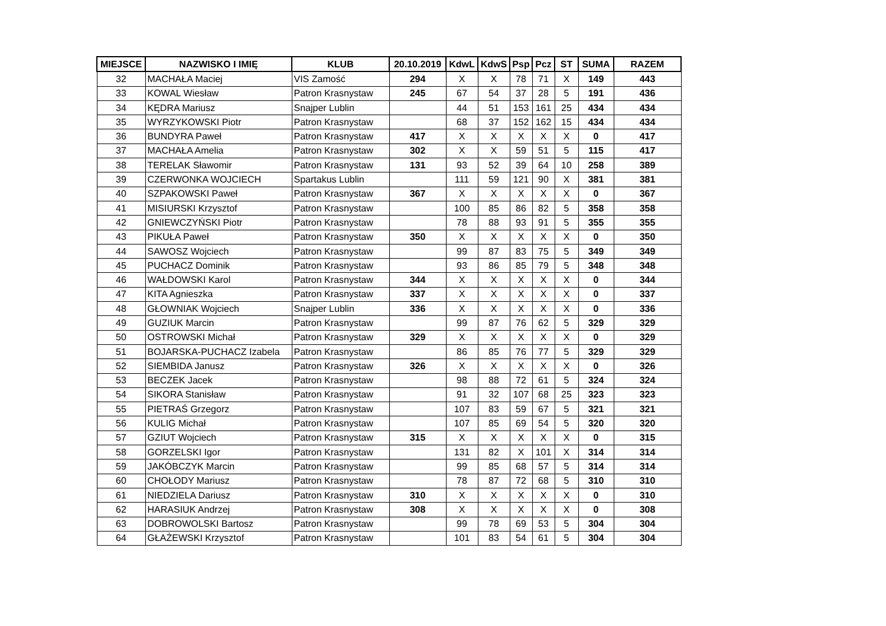| MIEJSCE | NAZWISKO I IMIĘ | KLUB | 20.10.2019 | KdwL | KdwS | Psp | Pcz | ST | SUMA | RAZEM |
| --- | --- | --- | --- | --- | --- | --- | --- | --- | --- | --- |
| 32 | MACHAŁA Maciej | VIS Zamość | 294 | X | X | 78 | 71 | X | 149 | 443 |
| 33 | KOWAL Wiesław | Patron Krasnystaw | 245 | 67 | 54 | 37 | 28 | 5 | 191 | 436 |
| 34 | KĘDRA Mariusz | Snajper Lublin | | 44 | 51 | 153 | 161 | 25 | 434 | 434 |
| 35 | WYRZYKOWSKI Piotr | Patron Krasnystaw | | 68 | 37 | 152 | 162 | 15 | 434 | 434 |
| 36 | BUNDYRA Paweł | Patron Krasnystaw | 417 | X | X | X | X | X | 0 | 417 |
| 37 | MACHAŁA Amelia | Patron Krasnystaw | 302 | X | X | 59 | 51 | 5 | 115 | 417 |
| 38 | TERELAK Sławomir | Patron Krasnystaw | 131 | 93 | 52 | 39 | 64 | 10 | 258 | 389 |
| 39 | CZERWONKA WOJCIECH | Spartakus Lublin | | 111 | 59 | 121 | 90 | X | 381 | 381 |
| 40 | SZPAKOWSKI Paweł | Patron Krasnystaw | 367 | X | X | X | X | X | 0 | 367 |
| 41 | MISIURSKI Krzysztof | Patron Krasnystaw | | 100 | 85 | 86 | 82 | 5 | 358 | 358 |
| 42 | GNIEWCZYŃSKI Piotr | Patron Krasnystaw | | 78 | 88 | 93 | 91 | 5 | 355 | 355 |
| 43 | PIKUŁA Paweł | Patron Krasnystaw | 350 | X | X | X | X | X | 0 | 350 |
| 44 | SAWOSZ Wojciech | Patron Krasnystaw | | 99 | 87 | 83 | 75 | 5 | 349 | 349 |
| 45 | PUCHACZ Dominik | Patron Krasnystaw | | 93 | 86 | 85 | 79 | 5 | 348 | 348 |
| 46 | WAŁDOWSKI Karol | Patron Krasnystaw | 344 | X | X | X | X | X | 0 | 344 |
| 47 | KITA Agnieszka | Patron Krasnystaw | 337 | X | X | X | X | X | 0 | 337 |
| 48 | GŁOWNIAK Wojciech | Snajper Lublin | 336 | X | X | X | X | X | 0 | 336 |
| 49 | GUZIUK Marcin | Patron Krasnystaw | | 99 | 87 | 76 | 62 | 5 | 329 | 329 |
| 50 | OSTROWSKI Michał | Patron Krasnystaw | 329 | X | X | X | X | X | 0 | 329 |
| 51 | BOJARSKA-PUCHACZ Izabela | Patron Krasnystaw | | 86 | 85 | 76 | 77 | 5 | 329 | 329 |
| 52 | SIEMBIDA Janusz | Patron Krasnystaw | 326 | X | X | X | X | X | 0 | 326 |
| 53 | BECZEK Jacek | Patron Krasnystaw | | 98 | 88 | 72 | 61 | 5 | 324 | 324 |
| 54 | SIKORA Stanisław | Patron Krasnystaw | | 91 | 32 | 107 | 68 | 25 | 323 | 323 |
| 55 | PIETRAŚ Grzegorz | Patron Krasnystaw | | 107 | 83 | 59 | 67 | 5 | 321 | 321 |
| 56 | KULIG Michał | Patron Krasnystaw | | 107 | 85 | 69 | 54 | 5 | 320 | 320 |
| 57 | GZIUT Wojciech | Patron Krasnystaw | 315 | X | X | X | X | X | 0 | 315 |
| 58 | GORZELSKI Igor | Patron Krasnystaw | | 131 | 82 | X | 101 | X | 314 | 314 |
| 59 | JAKÓBCZYK Marcin | Patron Krasnystaw | | 99 | 85 | 68 | 57 | 5 | 314 | 314 |
| 60 | CHOŁODY Mariusz | Patron Krasnystaw | | 78 | 87 | 72 | 68 | 5 | 310 | 310 |
| 61 | NIEDZIELA Dariusz | Patron Krasnystaw | 310 | X | X | X | X | X | 0 | 310 |
| 62 | HARASIUK Andrzej | Patron Krasnystaw | 308 | X | X | X | X | X | 0 | 308 |
| 63 | DOBROWOLSKI Bartosz | Patron Krasnystaw | | 99 | 78 | 69 | 53 | 5 | 304 | 304 |
| 64 | GŁAŻEWSKI Krzysztof | Patron Krasnystaw | | 101 | 83 | 54 | 61 | 5 | 304 | 304 |